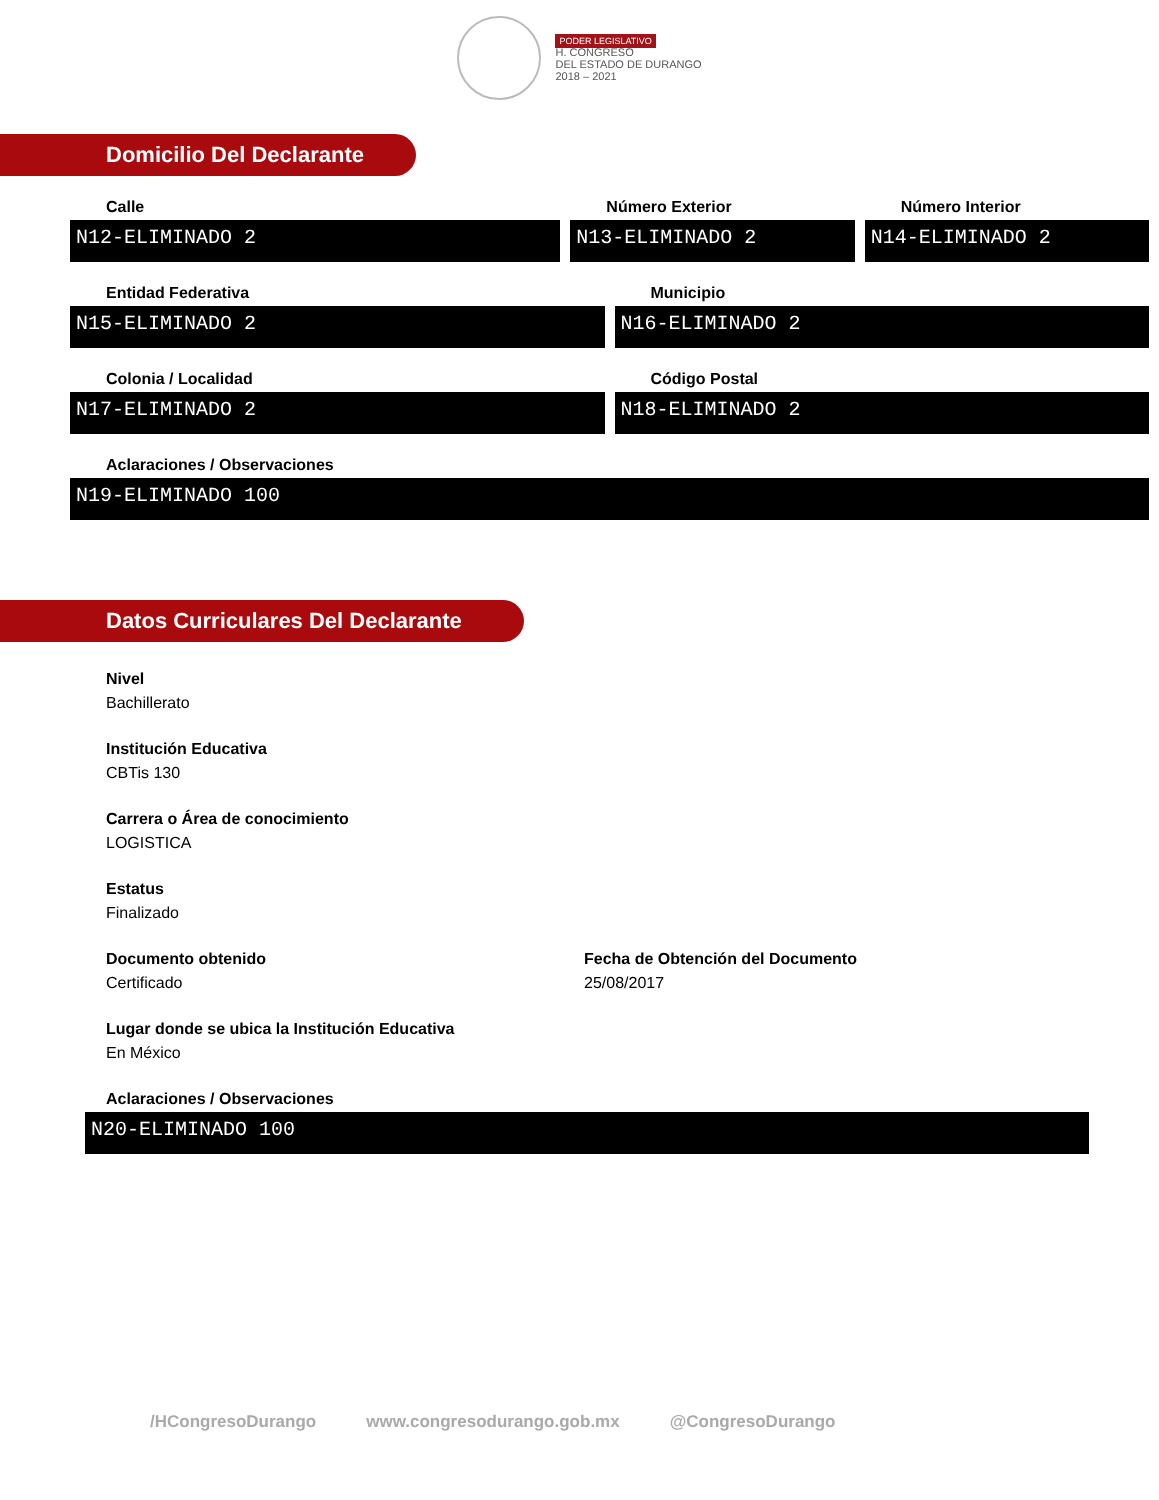PODER LEGISLATIVO
H. CONGRESO
DEL ESTADO DE DURANGO
2018 – 2021
Domicilio Del Declarante
Calle
N12-ELIMINADO 2
Número Exterior
N13-ELIMINADO 2
Número Interior
N14-ELIMINADO 2
Entidad Federativa
N15-ELIMINADO 2
Municipio
N16-ELIMINADO 2
Colonia / Localidad
N17-ELIMINADO 2
Código Postal
N18-ELIMINADO 2
Aclaraciones / Observaciones
N19-ELIMINADO 100
Datos Curriculares Del Declarante
Nivel
Bachillerato
Institución Educativa
CBTis 130
Carrera o Área de conocimiento
LOGISTICA
Estatus
Finalizado
Documento obtenido
Certificado
Fecha de Obtención del Documento
25/08/2017
Lugar donde se ubica la Institución Educativa
En México
Aclaraciones / Observaciones
N20-ELIMINADO 100
/HCongresoDurango www.congresodurango.gob.mx @CongresoDurango